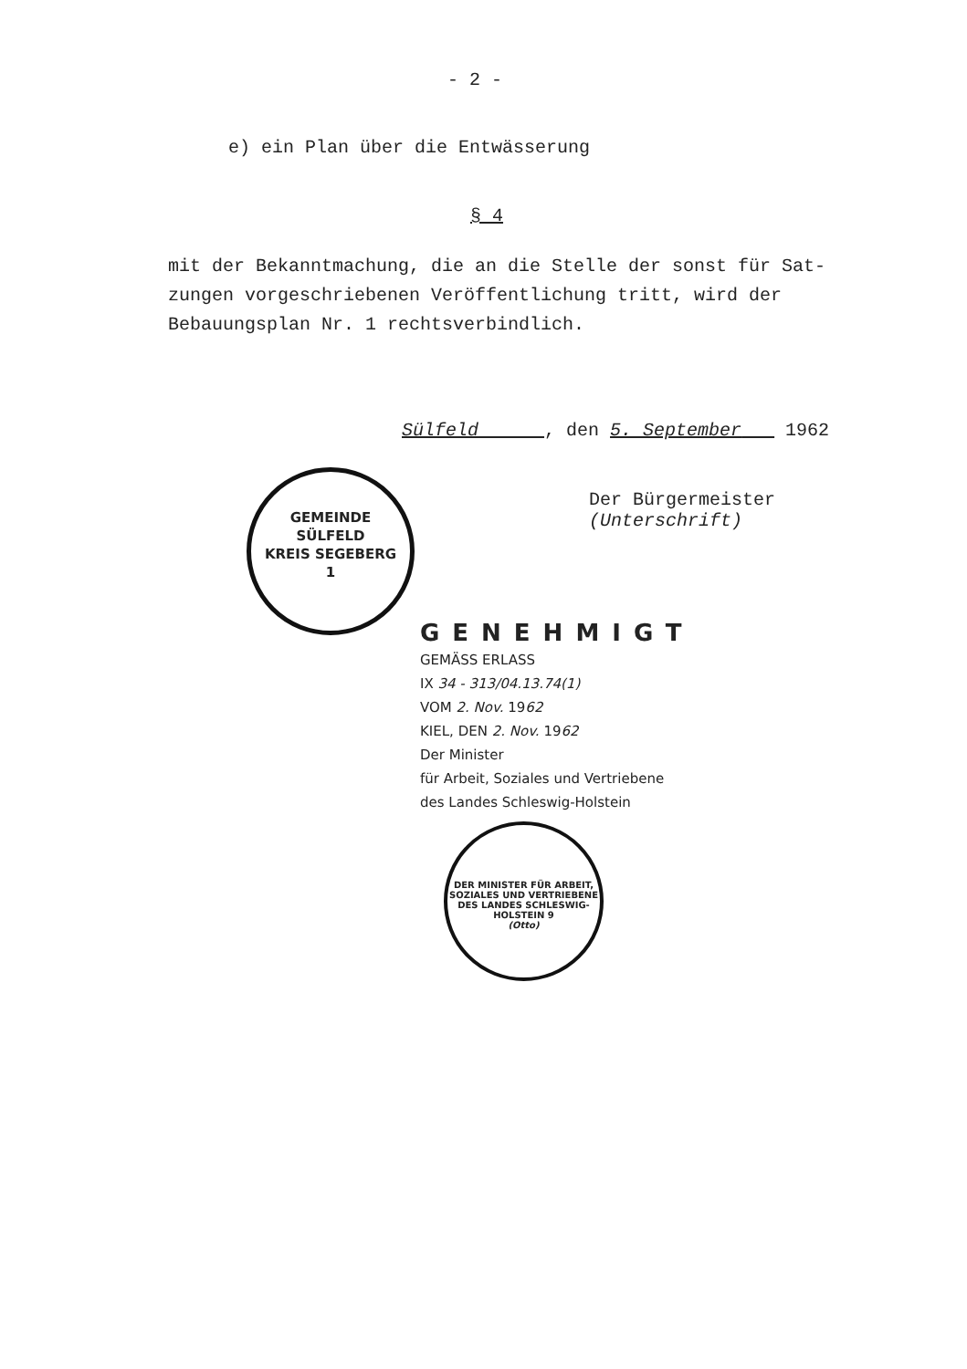- 2 -
e) ein Plan über die Entwässerung
§ 4
mit der Bekanntmachung, die an die Stelle der sonst für Sat-zungen vorgeschriebenen Veröffentlichung tritt, wird der Bebauungsplan Nr. 1 rechtsverbindlich.
Sülfeld , den 5. September 1962
Der Bürgermeister
(Unterschrift)
GEMEINDE
SÜLFELD
KREIS SEGEBERG
1
GENEHMIGT
GEMÄSS ERLASS
IX 34 - 313/04.13.74(1)
VOM 2. Nov. 1962
KIEL, DEN 2. Nov. 1962
Der Minister
für Arbeit, Soziales und Vertriebene
des Landes Schleswig-Holstein
DER MINISTER FÜR ARBEIT, SOZIALES UND VERTRIEBENE DES LANDES SCHLESWIG-HOLSTEIN 9
(Otto)